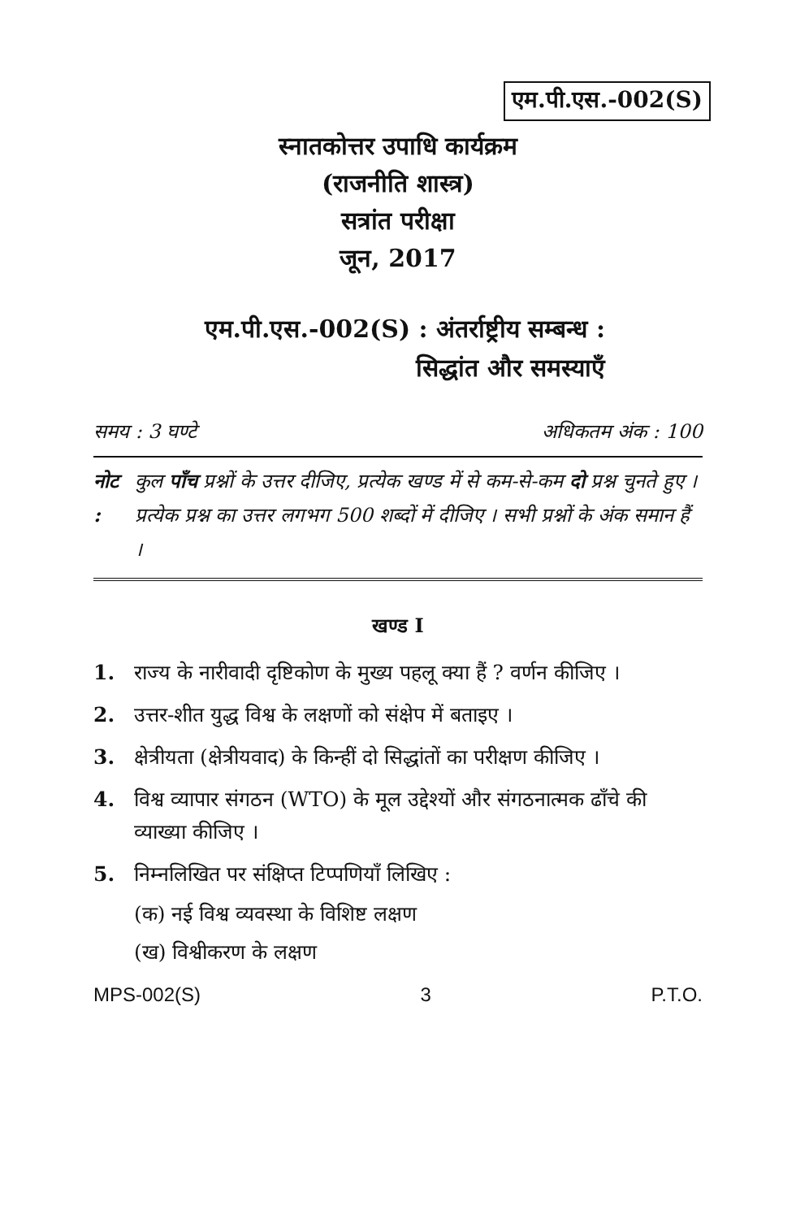एम.पी.एस.-002(S)
स्नातकोत्तर उपाधि कार्यक्रम
(राजनीति शास्त्र)
सत्रांत परीक्षा
जून, 2017
एम.पी.एस.-002(S) : अंतर्राष्ट्रीय सम्बन्ध :
सिद्धांत और समस्याएँ
समय : 3 घण्टे अधिकतम अंक : 100
नोट : कुल पाँच प्रश्नों के उत्तर दीजिए, प्रत्येक खण्ड में से कम-से-कम दो प्रश्न चुनते हुए । प्रत्येक प्रश्न का उत्तर लगभग 500 शब्दों में दीजिए । सभी प्रश्नों के अंक समान हैं ।
खण्ड I
1. राज्य के नारीवादी दृष्टिकोण के मुख्य पहलू क्या हैं ? वर्णन कीजिए ।
2. उत्तर-शीत युद्ध विश्व के लक्षणों को संक्षेप में बताइए ।
3. क्षेत्रीयता (क्षेत्रीयवाद) के किन्हीं दो सिद्धांतों का परीक्षण कीजिए ।
4. विश्व व्यापार संगठन (WTO) के मूल उद्देश्यों और संगठनात्मक ढाँचे की व्याख्या कीजिए ।
5. निम्नलिखित पर संक्षिप्त टिप्पणियाँ लिखिए :
(क) नई विश्व व्यवस्था के विशिष्ट लक्षण
(ख) विश्वीकरण के लक्षण
MPS-002(S) 3 P.T.O.